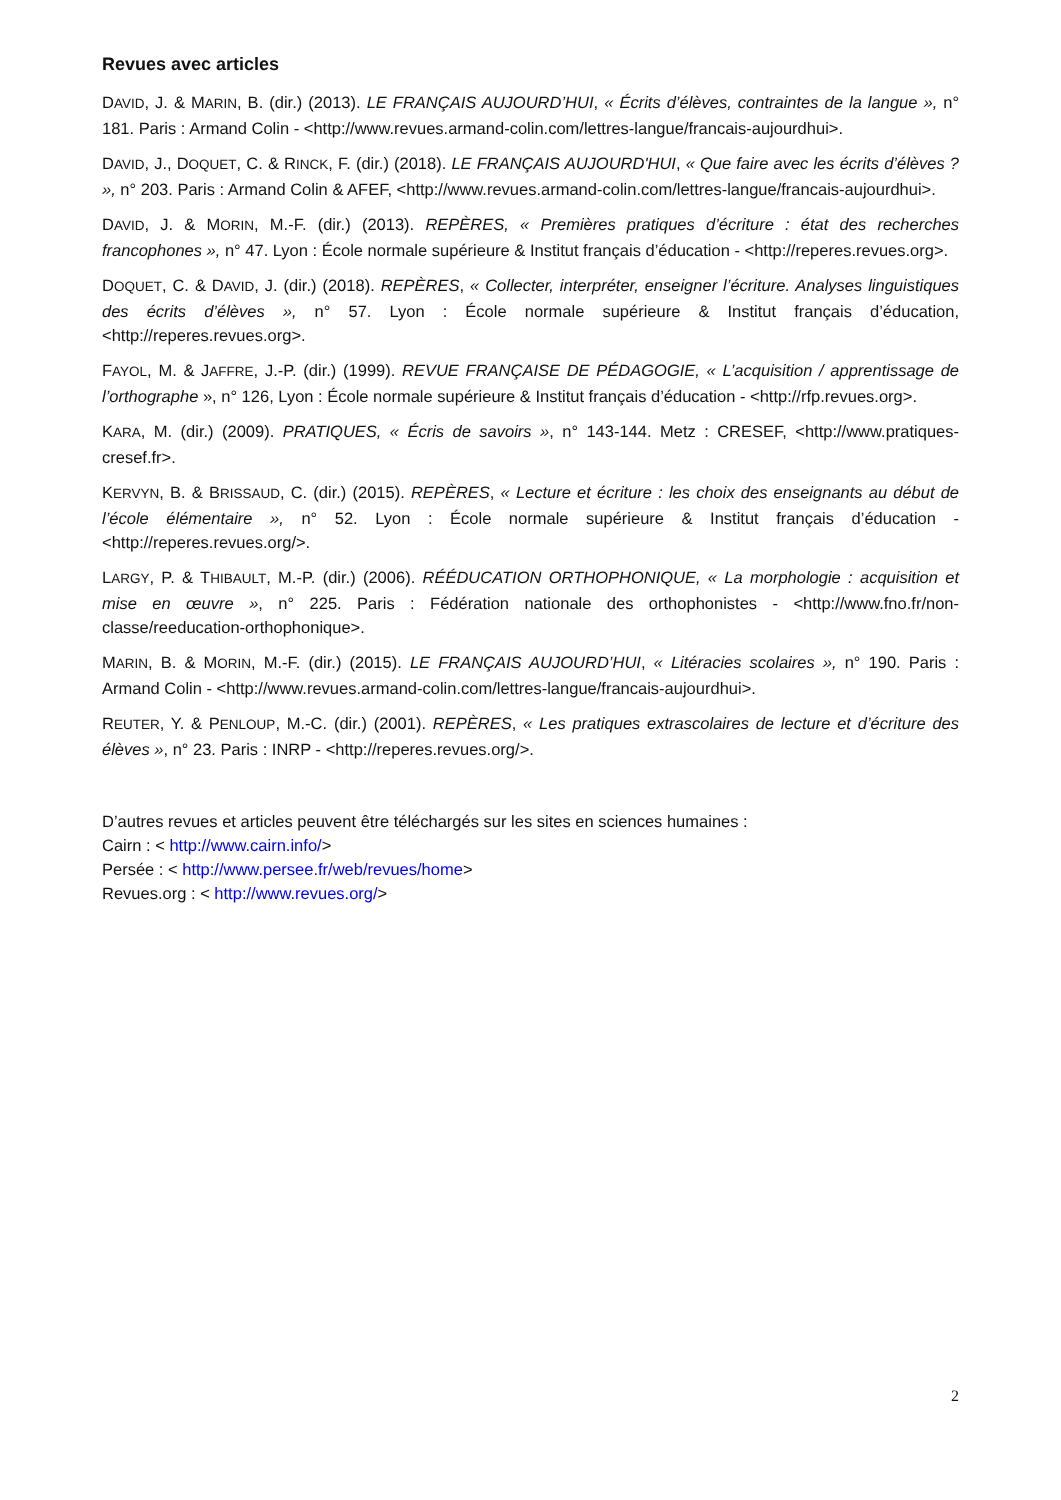Revues avec articles
DAVID, J. & MARIN, B. (dir.) (2013). LE FRANÇAIS AUJOURD’HUI, « Écrits d’élèves, contraintes de la langue », n° 181. Paris : Armand Colin - <http://www.revues.armand-colin.com/lettres-langue/francais-aujourdhui>.
DAVID, J., DOQUET, C. & RINCK, F. (dir.) (2018). LE FRANÇAIS AUJOURD'HUI, « Que faire avec les écrits d’élèves ? », n° 203. Paris : Armand Colin & AFEF, <http://www.revues.armand-colin.com/lettres-langue/francais-aujourdhui>.
DAVID, J. & MORIN, M.-F. (dir.) (2013). REPÈRES, « Premières pratiques d’écriture : état des recherches francophones », n° 47. Lyon : École normale supérieure & Institut français d’éducation - <http://reperes.revues.org>.
DOQUET, C. & DAVID, J. (dir.) (2018). REPÈRES, « Collecter, interpréter, enseigner l’écriture. Analyses linguistiques des écrits d’élèves », n° 57. Lyon : École normale supérieure & Institut français d’éducation, <http://reperes.revues.org>.
FAYOL, M. & JAFFRE, J.-P. (dir.) (1999). REVUE FRANÇAISE DE PÉDAGOGIE, « L’acquisition / apprentissage de l’orthographe », n° 126, Lyon : École normale supérieure & Institut français d’éducation - <http://rfp.revues.org>.
KARA, M. (dir.) (2009). PRATIQUES, « Écris de savoirs », n° 143-144. Metz : CRESEF, <http://www.pratiques-cresef.fr>.
KERVYN, B. & BRISSAUD, C. (dir.) (2015). REPÈRES, « Lecture et écriture : les choix des enseignants au début de l’école élémentaire », n° 52. Lyon : École normale supérieure & Institut français d’éducation - <http://reperes.revues.org/>.
LARGY, P. & THIBAULT, M.-P. (dir.) (2006). RÉÉDUCATION ORTHOPHONIQUE, « La morphologie : acquisition et mise en œuvre », n° 225. Paris : Fédération nationale des orthophonistes - <http://www.fno.fr/non-classe/reeducation-orthophonique>.
MARIN, B. & MORIN, M.-F. (dir.) (2015). LE FRANÇAIS AUJOURD’HUI, « Litéracies scolaires », n° 190. Paris : Armand Colin - <http://www.revues.armand-colin.com/lettres-langue/francais-aujourdhui>.
REUTER, Y. & PENLOUP, M.-C. (dir.) (2001). REPÈRES, « Les pratiques extrascolaires de lecture et d’écriture des élèves », n° 23. Paris : INRP - <http://reperes.revues.org/>.
D’autres revues et articles peuvent être téléchargés sur les sites en sciences humaines :
Cairn : < http://www.cairn.info/>
Persée : < http://www.persee.fr/web/revues/home>
Revues.org : < http://www.revues.org/>
2